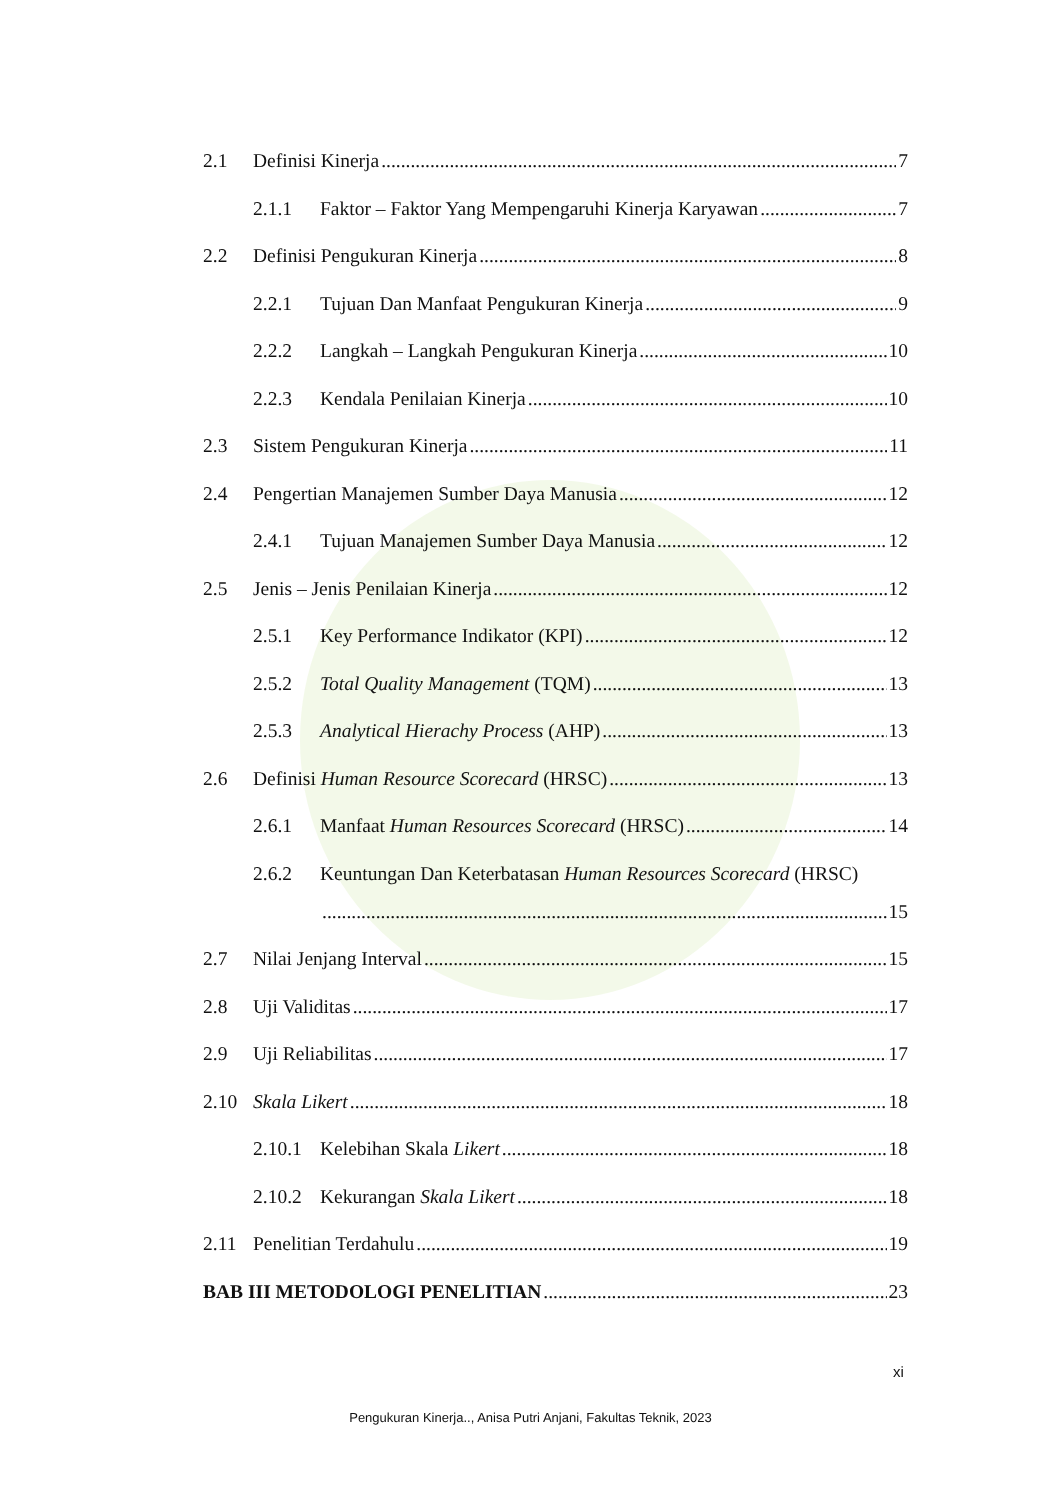2.1 Definisi Kinerja 7
2.1.1 Faktor – Faktor Yang Mempengaruhi Kinerja Karyawan 7
2.2 Definisi Pengukuran Kinerja 8
2.2.1 Tujuan Dan Manfaat Pengukuran Kinerja 9
2.2.2 Langkah – Langkah Pengukuran Kinerja 10
2.2.3 Kendala Penilaian Kinerja 10
2.3 Sistem Pengukuran Kinerja 11
2.4 Pengertian Manajemen Sumber Daya Manusia 12
2.4.1 Tujuan Manajemen Sumber Daya Manusia 12
2.5 Jenis – Jenis Penilaian Kinerja 12
2.5.1 Key Performance Indikator (KPI) 12
2.5.2 Total Quality Management (TQM) 13
2.5.3 Analytical Hierachy Process (AHP) 13
2.6 Definisi Human Resource Scorecard (HRSC) 13
2.6.1 Manfaat Human Resources Scorecard (HRSC) 14
2.6.2 Keuntungan Dan Keterbatasan Human Resources Scorecard (HRSC)
15
2.7 Nilai Jenjang Interval 15
2.8 Uji Validitas 17
2.9 Uji Reliabilitas 17
2.10 Skala Likert 18
2.10.1 Kelebihan Skala Likert 18
2.10.2 Kekurangan Skala Likert 18
2.11 Penelitian Terdahulu 19
BAB III METODOLOGI PENELITIAN 23
xi
Pengukuran Kinerja.., Anisa Putri Anjani, Fakultas Teknik, 2023